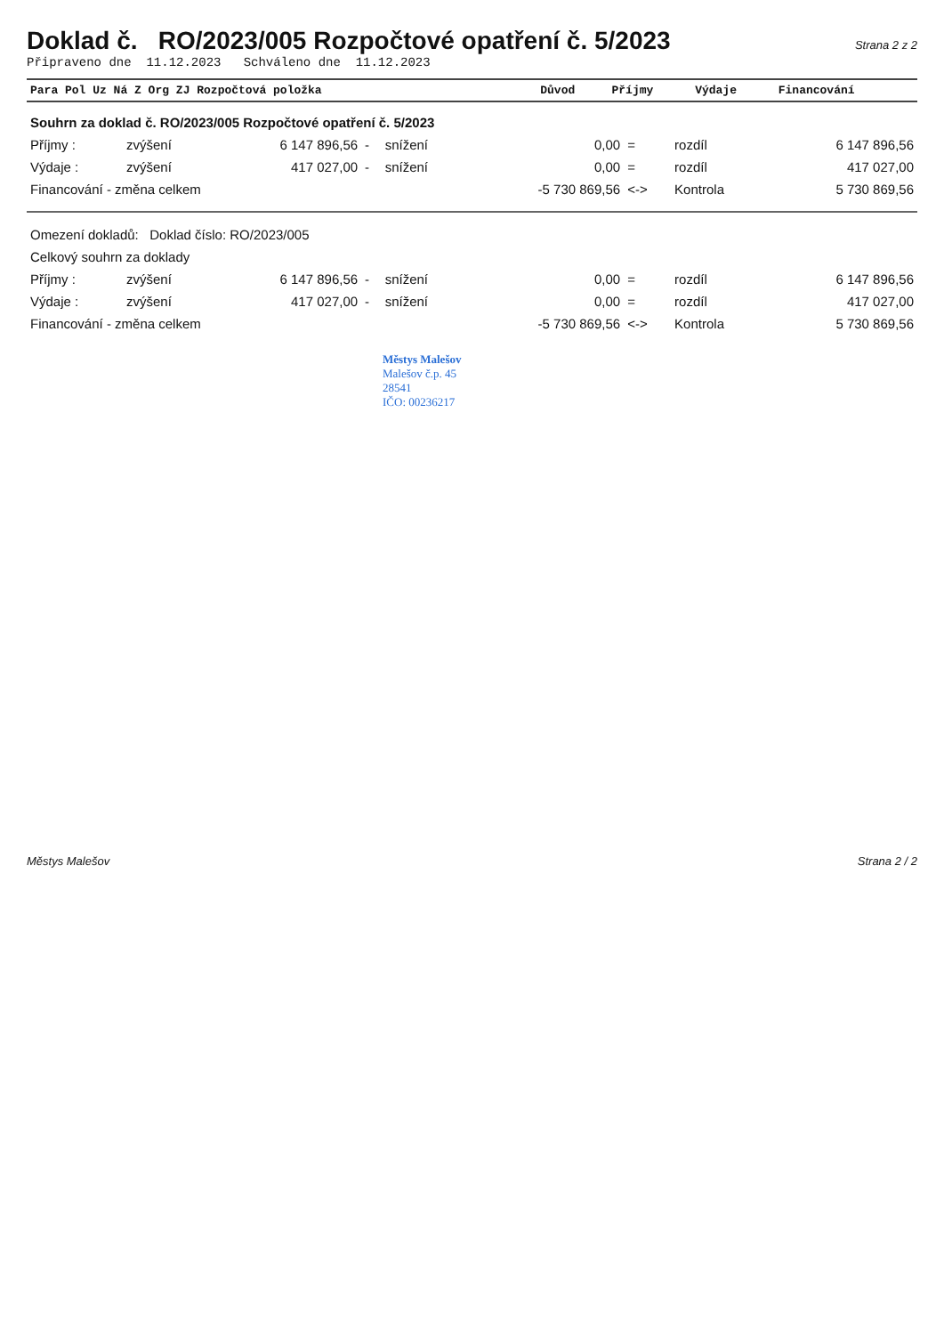Doklad č. RO/2023/005 Rozpočtové opatření č. 5/2023
Strana 2 z 2
Připraveno dne 11.12.2023 Schváleno dne 11.12.2023
| Para Pol Uz Ná Z Org ZJ Rozpočtová položka | Důvod | Příjmy | Výdaje | Financování |
| --- | --- | --- | --- | --- |
| Souhrn za doklad č. RO/2023/005 Rozpočtové opatření č. 5/2023 | | | | | | | | |
| Příjmy : | zvýšení | 6 147 896,56 | - | snížení | 0,00 | = | rozdíl | 6 147 896,56 |
| Výdaje : | zvýšení | 417 027,00 | - | snížení | 0,00 | = | rozdíl | 417 027,00 |
| Financování - změna celkem | | | | | -5 730 869,56 | <-> | Kontrola | 5 730 869,56 |
| Omezení dokladů: Doklad číslo: RO/2023/005 | | | | | | | | |
| Celkový souhrn za doklady | | | | | | | | |
| Příjmy : | zvýšení | 6 147 896,56 | - | snížení | 0,00 | = | rozdíl | 6 147 896,56 |
| Výdaje : | zvýšení | 417 027,00 | - | snížení | 0,00 | = | rozdíl | 417 027,00 |
| Financování - změna celkem | | | | | -5 730 869,56 | <-> | Kontrola | 5 730 869,56 |
Městys Malešov
Malešov č.p. 45
28541
IČO: 00236217
Městys Malešov Strana 2 / 2